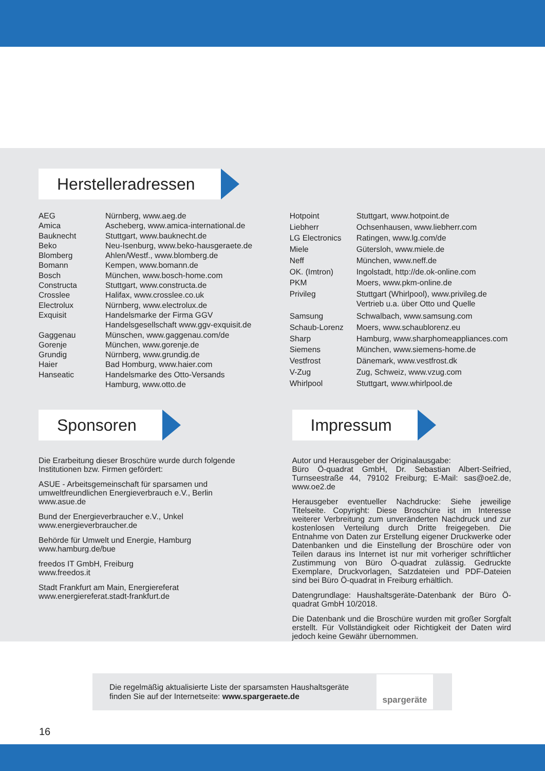Herstelleradressen
| AEG | Nürnberg, www.aeg.de |
| Amica | Ascheberg, www.amica-international.de |
| Bauknecht | Stuttgart, www.bauknecht.de |
| Beko | Neu-Isenburg, www.beko-hausgeraete.de |
| Blomberg | Ahlen/Westf., www.blomberg.de |
| Bomann | Kempen, www.bomann.de |
| Bosch | München, www.bosch-home.com |
| Constructa | Stuttgart, www.constructa.de |
| Crosslee | Halifax, www.crosslee.co.uk |
| Electrolux | Nürnberg, www.electrolux.de |
| Exquisit | Handelsmarke der Firma GGV Handelsgesellschaft www.ggv-exquisit.de |
| Gaggenau | Münschen, www.gaggenau.com/de |
| Gorenje | München, www.gorenje.de |
| Grundig | Nürnberg, www.grundig.de |
| Haier | Bad Homburg, www.haier.com |
| Hanseatic | Handelsmarke des Otto-Versands Hamburg, www.otto.de |
| Hotpoint | Stuttgart, www.hotpoint.de |
| Liebherr | Ochsenhausen, www.liebherr.com |
| LG Electronics | Ratingen, www.lg.com/de |
| Miele | Gütersloh, www.miele.de |
| Neff | München, www.neff.de |
| OK. (Imtron) | Ingolstadt, http://de.ok-online.com |
| PKM | Moers, www.pkm-online.de |
| Privileg | Stuttgart (Whirlpool), www.privileg.de Vertrieb u.a. über Otto und Quelle |
| Samsung | Schwalbach, www.samsung.com |
| Schaub-Lorenz | Moers, www.schaublorenz.eu |
| Sharp | Hamburg, www.sharphomeappliances.com |
| Siemens | München, www.siemens-home.de |
| Vestfrost | Dänemark, www.vestfrost.dk |
| V-Zug | Zug, Schweiz, www.vzug.com |
| Whirlpool | Stuttgart, www.whirlpool.de |
Sponsoren
Die Erarbeitung dieser Broschüre wurde durch folgende Institutionen bzw. Firmen gefördert:
ASUE - Arbeitsgemeinschaft für sparsamen und umweltfreundlichen Energieverbrauch e.V., Berlin
www.asue.de
Bund der Energieverbraucher e.V., Unkel
www.energieverbraucher.de
Behörde für Umwelt und Energie, Hamburg
www.hamburg.de/bue
freedos IT GmbH, Freiburg
www.freedos.it
Stadt Frankfurt am Main, Energiereferat
www.energiereferat.stadt-frankfurt.de
Impressum
Autor und Herausgeber der Originalausgabe:
Büro Ö-quadrat GmbH, Dr. Sebastian Albert-Seifried, Turnseestraße 44, 79102 Freiburg; E-Mail: sas@oe2.de, www.oe2.de
Herausgeber eventueller Nachdrucke: Siehe jeweilige Titelseite. Copyright: Diese Broschüre ist im Interesse weiterer Verbreitung zum unveränderten Nachdruck und zur kostenlosen Verteilung durch Dritte freigegeben. Die Entnahme von Daten zur Erstellung eigener Druckwerke oder Datenbanken und die Einstellung der Broschüre oder von Teilen daraus ins Internet ist nur mit vorheriger schriftlicher Zustimmung von Büro Ö-quadrat zulässig. Gedruckte Exemplare, Druckvorlagen, Satzdateien und PDF-Dateien sind bei Büro Ö-quadrat in Freiburg erhältlich.
Datengrundlage: Haushaltsgeräte-Datenbank der Büro Ö-quadrat GmbH 10/2018.
Die Datenbank und die Broschüre wurden mit großer Sorgfalt erstellt. Für Vollständigkeit oder Richtigkeit der Daten wird jedoch keine Gewähr übernommen.
Die regelmäßig aktualisierte Liste der sparsamsten Haushaltsgeräte finden Sie auf der Internetseite: www.spargeraete.de
spargeräte
16